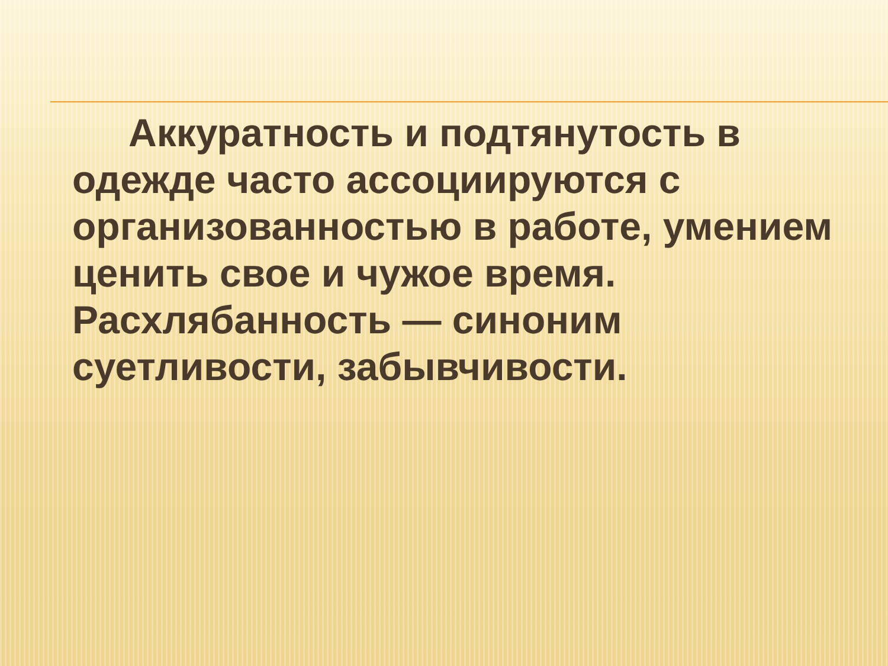Аккуратность и подтянутость в одежде часто ассоциируются с организованностью в работе, умением ценить свое и чужое время. Расхлябанность — синоним суетливости, забывчивости.